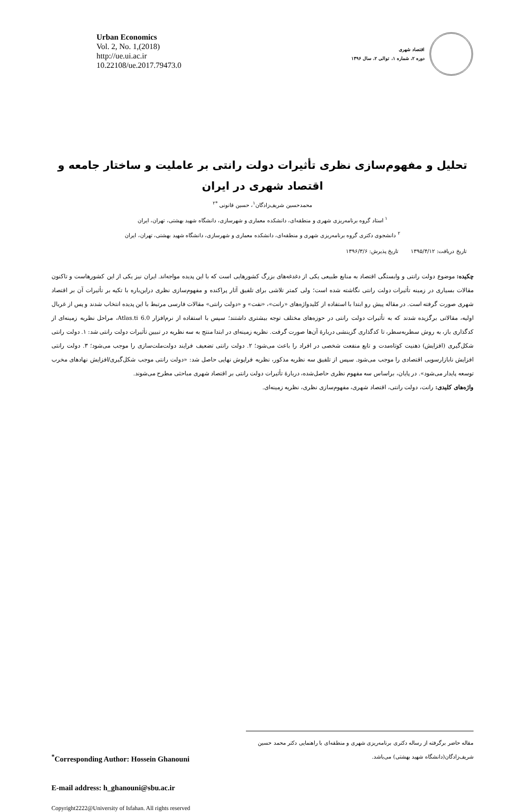Urban Economics
Vol. 2, No. 1,(2018)
http://ue.ui.ac.ir
10.22108/ue.2017.79473.0
اقتصاد شهری
دوره ۲، شماره ۱، توالی ۲، سال ۱۳۹۶
تحلیل و مفهوم‌سازی نظری تأثیرات دولت رانتی بر عاملیت و ساختار جامعه و اقتصاد شهری در ایران
محمدحسین شریف‌زادگان<sup>۱</sup>، حسین قانونی <sup>*۲</sup>
<sup>۱</sup> استاد گروه برنامه‌ریزی شهری و منطقه‌ای، دانشکده معماری و شهرسازی، دانشگاه شهید بهشتی، تهران، ایران
<sup>۲</sup> دانشجوی دکتری گروه برنامه‌ریزی شهری و منطقه‌ای، دانشکده معماری و شهرسازی، دانشگاه شهید بهشتی، تهران، ایران
تاریخ دریافت: ۱۳۹۵/۴/۱۲ تاریخ پذیرش: ۱۳۹۶/۳/۶
چکیده: موضوع دولت رانتی و وابستگی اقتصاد به منابع طبیعی یکی از دغدغه‌های بزرگ کشورهایی است که با این پدیده مواجه‌اند. ایران نیز یکی از این کشورهاست و تاکنون مقالات بسیاری در زمینه تأثیرات دولت رانتی نگاشته شده است؛ ولی کمتر تلاشی برای تلفیق آثار پراکنده و مفهوم‌سازی نظری دراین‌باره با تکیه بر تأثیرات آن بر اقتصاد شهری صورت گرفته است. در مقاله پیش رو ابتدا با استفاده از کلیدواژه‌های «رانت»، «نفت» و «دولت رانتی» مقالات فارسی مرتبط با این پدیده انتخاب شدند و پس از غربال اولیه، مقالاتی برگزیده شدند که به تأثیرات دولت رانتی در حوزه‌های مختلف توجه بیشتری داشتند؛ سپس با استفاده از نرم‌افزار Atlas.ti 6.0، مراحل نظریه زمینه‌ای از کدگذاری باز، به روش سطربه‌سطر، تا کدگذاری گزینشی دربارهٔ آن‌ها صورت گرفت. نظریه زمینه‌ای در ابتدا منتج به سه نظریه در تبیین تأثیرات دولت رانتی شد: ۱. دولت رانتی شکل‌گیری (افزایش) ذهنیت کوتاه‌مدت و تابع منفعت شخصی در افراد را باعث می‌شود؛ ۲. دولت رانتی تضعیف فرایند دولت‌ملت‌سازی را موجب می‌شود؛ ۳. دولت رانتی افزایش نابازارسویی اقتصادی را موجب می‌شود. سپس از تلفیق سه نظریه مذکور، نظریه فراپوش نهایی حاصل شد: «دولت رانتی موجب شکل‌گیری/افزایش نهادهای مخرب توسعه پایدار می‌شود». در پایان، براساس سه مفهوم نظری حاصل‌شده، دربارهٔ تأثیرات دولت رانتی بر اقتصاد شهری مباحثی مطرح می‌شوند.
واژه‌های کلیدی: رانت، دولت رانتی، اقتصاد شهری، مفهوم‌سازی نظری، نظریه زمینه‌ای.
<sup>*</sup> Corresponding Author: Hossein Ghanouni
مقاله حاضر برگرفته از رساله دکتری برنامه‌ریزی شهری و منطقه‌ای با راهنمایی دکتر محمد حسین شریف‌زادگان(دانشگاه شهید بهشتی) می‌باشد.
E-mail address: h_ghanouni@sbu.ac.ir
Copyright2222@University of Isfahan. All rights reserved